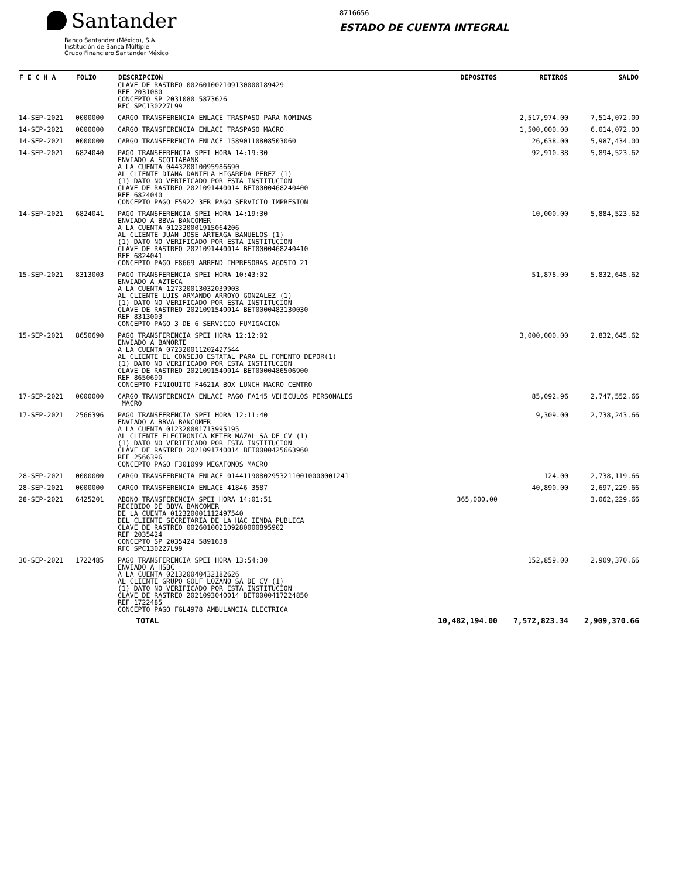Santander
Banco Santander (México), S.A.
Institución de Banca Múltiple
Grupo Financiero Santander México
8716656
ESTADO DE CUENTA INTEGRAL
| F E C H A | FOLIO | DESCRIPCION | DEPOSITOS | RETIROS | SALDO |
| --- | --- | --- | --- | --- | --- |
| | | CLAVE DE RASTREO 002601002109130000189429 REF 2031080 CONCEPTO SP 2031080 5873626 RFC SPC130227L99 | | | |
| 14-SEP-2021 | 0000000 | CARGO TRANSFERENCIA ENLACE TRASPASO PARA NOMINAS | | 2,517,974.00 | 7,514,072.00 |
| 14-SEP-2021 | 0000000 | CARGO TRANSFERENCIA ENLACE TRASPASO MACRO | | 1,500,000.00 | 6,014,072.00 |
| 14-SEP-2021 | 0000000 | CARGO TRANSFERENCIA ENLACE 15890110808503060 | | 26,638.00 | 5,987,434.00 |
| 14-SEP-2021 | 6824040 | PAGO TRANSFERENCIA SPEI HORA 14:19:30 ENVIADO A SCOTIABANK A LA CUENTA 044320010095986690 AL CLIENTE DIANA DANIELA HIGAREDA PEREZ (1) (1) DATO NO VERIFICADO POR ESTA INSTITUCION CLAVE DE RASTREO 2021091440014 BET0000468240400 REF 6824040 CONCEPTO PAGO F5922 3ER PAGO SERVICIO IMPRESION | | 92,910.38 | 5,894,523.62 |
| 14-SEP-2021 | 6824041 | PAGO TRANSFERENCIA SPEI HORA 14:19:30 ENVIADO A BBVA BANCOMER A LA CUENTA 012320001915064206 AL CLIENTE JUAN JOSE ARTEAGA BANUELOS (1) (1) DATO NO VERIFICADO POR ESTA INSTITUCION CLAVE DE RASTREO 2021091440014 BET0000468240410 REF 6824041 CONCEPTO PAGO F8669 ARREND IMPRESORAS AGOSTO 21 | | 10,000.00 | 5,884,523.62 |
| 15-SEP-2021 | 8313003 | PAGO TRANSFERENCIA SPEI HORA 10:43:02 ENVIADO A AZTECA A LA CUENTA 127320013032039903 AL CLIENTE LUIS ARMANDO ARROYO GONZALEZ (1) (1) DATO NO VERIFICADO POR ESTA INSTITUCION CLAVE DE RASTREO 2021091540014 BET0000483130030 REF 8313003 CONCEPTO PAGO 3 DE 6 SERVICIO FUMIGACION | | 51,878.00 | 5,832,645.62 |
| 15-SEP-2021 | 8650690 | PAGO TRANSFERENCIA SPEI HORA 12:12:02 ENVIADO A BANORTE A LA CUENTA 072320011202427544 AL CLIENTE EL CONSEJO ESTATAL PARA EL FOMENTO DEPOR(1) (1) DATO NO VERIFICADO POR ESTA INSTITUCION CLAVE DE RASTREO 2021091540014 BET0000486506900 REF 8650690 CONCEPTO FINIQUITO F4621A BOX LUNCH MACRO CENTRO | | 3,000,000.00 | 2,832,645.62 |
| 17-SEP-2021 | 0000000 | CARGO TRANSFERENCIA ENLACE PAGO FA145 VEHICULOS PERSONALES MACRO | | 85,092.96 | 2,747,552.66 |
| 17-SEP-2021 | 2566396 | PAGO TRANSFERENCIA SPEI HORA 12:11:40 ENVIADO A BBVA BANCOMER A LA CUENTA 012320001713995195 AL CLIENTE ELECTRONICA KETER MAZAL SA DE CV (1) (1) DATO NO VERIFICADO POR ESTA INSTITUCION CLAVE DE RASTREO 2021091740014 BET0000425663960 REF 2566396 CONCEPTO PAGO F301099 MEGAFONOS MACRO | | 9,309.00 | 2,738,243.66 |
| 28-SEP-2021 | 0000000 | CARGO TRANSFERENCIA ENLACE 014411908029532110010000001241 | | 124.00 | 2,738,119.66 |
| 28-SEP-2021 | 0000000 | CARGO TRANSFERENCIA ENLACE 41846 3587 | | 40,890.00 | 2,697,229.66 |
| 28-SEP-2021 | 6425201 | ABONO TRANSFERENCIA SPEI HORA 14:01:51 RECIBIDO DE BBVA BANCOMER DE LA CUENTA 012320001112497540 DEL CLIENTE SECRETARIA DE LA HAC IENDA PUBLICA CLAVE DE RASTREO 002601002109280000895902 REF 2035424 CONCEPTO SP 2035424 5891638 RFC SPC130227L99 | 365,000.00 | | 3,062,229.66 |
| 30-SEP-2021 | 1722485 | PAGO TRANSFERENCIA SPEI HORA 13:54:30 ENVIADO A HSBC A LA CUENTA 021320040432182626 AL CLIENTE GRUPO GOLF LOZANO SA DE CV (1) (1) DATO NO VERIFICADO POR ESTA INSTITUCION CLAVE DE RASTREO 2021093040014 BET0000417224850 REF 1722485 CONCEPTO PAGO FGL4978 AMBULANCIA ELECTRICA | | 152,859.00 | 2,909,370.66 |
| | | TOTAL | 10,482,194.00 | 7,572,823.34 | 2,909,370.66 |